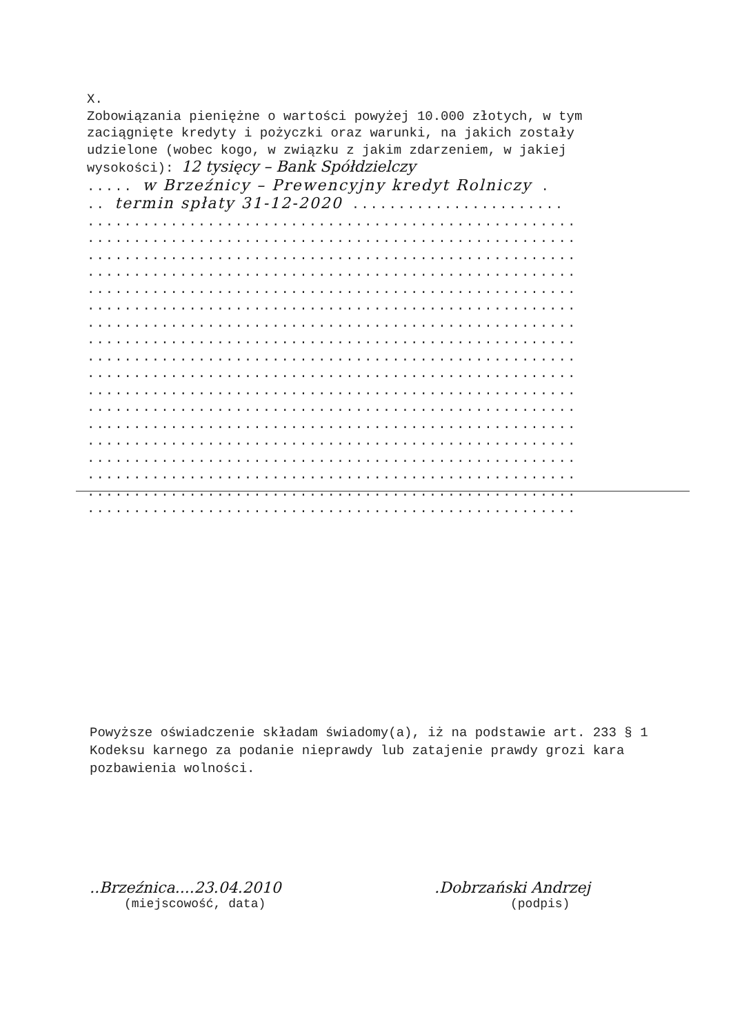X.
Zobowiązania pieniężne o wartości powyżej 10.000 złotych, w tym zaciągnięte kredyty i pożyczki oraz warunki, na jakich zostały udzielone (wobec kogo, w związku z jakim zdarzeniem, w jakiej wysokości): 12 tysięcy – Bank Spółdzielczy
..... w Brzeźnicy – Prewencyjny kredyt Rolniczy .
.. termin spłaty 31-12-2020 .......................
.....................................................
.....................................................
.....................................................
.....................................................
.....................................................
.....................................................
.....................................................
.....................................................
.....................................................
.....................................................
.....................................................
.....................................................
.....................................................
.....................................................
.....................................................
.....................................................
.....................................................
.....................................................
Powyższe oświadczenie składam świadomy(a), iż na podstawie art. 233 § 1 Kodeksu karnego za podanie nieprawdy lub zatajenie prawdy grozi kara pozbawienia wolności.
..Brzeźnica....23.04.2010
(miejscowość, data)
.Dobrzański Andrzej
(podpis)